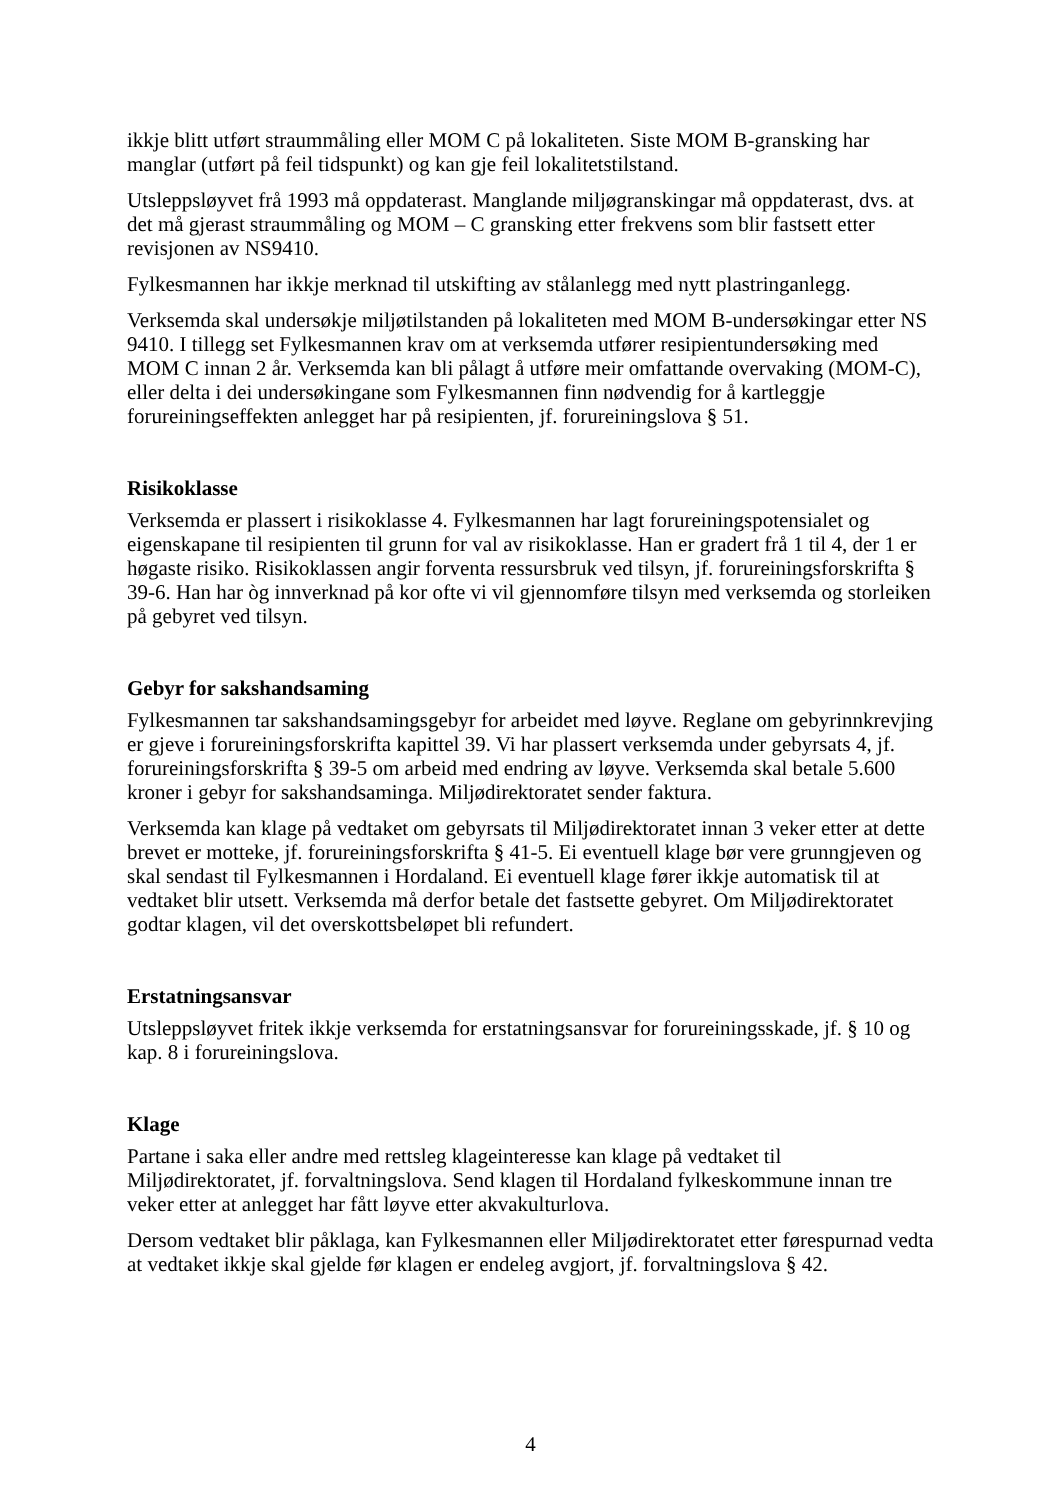ikkje blitt utført straummåling eller MOM C på lokaliteten. Siste MOM B-gransking har manglar (utført på feil tidspunkt) og kan gje feil lokalitetstilstand.
Utsleppsløyvet frå 1993 må oppdaterast. Manglande miljøgranskingar må oppdaterast, dvs. at det må gjerast straummåling og MOM – C gransking etter frekvens som blir fastsett etter revisjonen av NS9410.
Fylkesmannen har ikkje merknad til utskifting av stålanlegg med nytt plastringanlegg.
Verksemda skal undersøkje miljøtilstanden på lokaliteten med MOM B-undersøkingar etter NS 9410. I tillegg set Fylkesmannen krav om at verksemda utfører resipientundersøking med MOM C innan 2 år. Verksemda kan bli pålagt å utføre meir omfattande overvaking (MOM-C), eller delta i dei undersøkingane som Fylkesmannen finn nødvendig for å kartleggje forureiningseffekten anlegget har på resipienten, jf. forureiningslova § 51.
Risikoklasse
Verksemda er plassert i risikoklasse 4. Fylkesmannen har lagt forureiningspotensialet og eigenskapane til resipienten til grunn for val av risikoklasse. Han er gradert frå 1 til 4, der 1 er høgaste risiko. Risikoklassen angir forventa ressursbruk ved tilsyn, jf. forureiningsforskrifta § 39-6. Han har òg innverknad på kor ofte vi vil gjennomføre tilsyn med verksemda og storleiken på gebyret ved tilsyn.
Gebyr for sakshandsaming
Fylkesmannen tar sakshandsamingsgebyr for arbeidet med løyve. Reglane om gebyrinnkrevjing er gjeve i forureiningsforskrifta kapittel 39. Vi har plassert verksemda under gebyrsats 4, jf. forureiningsforskrifta § 39-5 om arbeid med endring av løyve. Verksemda skal betale 5.600 kroner i gebyr for sakshandsaminga. Miljødirektoratet sender faktura.
Verksemda kan klage på vedtaket om gebyrsats til Miljødirektoratet innan 3 veker etter at dette brevet er motteke, jf. forureiningsforskrifta § 41-5. Ei eventuell klage bør vere grunngjeven og skal sendast til Fylkesmannen i Hordaland. Ei eventuell klage fører ikkje automatisk til at vedtaket blir utsett. Verksemda må derfor betale det fastsette gebyret. Om Miljødirektoratet godtar klagen, vil det overskottsbeløpet bli refundert.
Erstatningsansvar
Utsleppsløyvet fritek ikkje verksemda for erstatningsansvar for forureiningsskade, jf. § 10 og kap. 8 i forureiningslova.
Klage
Partane i saka eller andre med rettsleg klageinteresse kan klage på vedtaket til Miljødirektoratet, jf. forvaltningslova. Send klagen til Hordaland fylkeskommune innan tre veker etter at anlegget har fått løyve etter akvakulturlova.
Dersom vedtaket blir påklaga, kan Fylkesmannen eller Miljødirektoratet etter førespurnad vedta at vedtaket ikkje skal gjelde før klagen er endeleg avgjort, jf. forvaltningslova § 42.
4